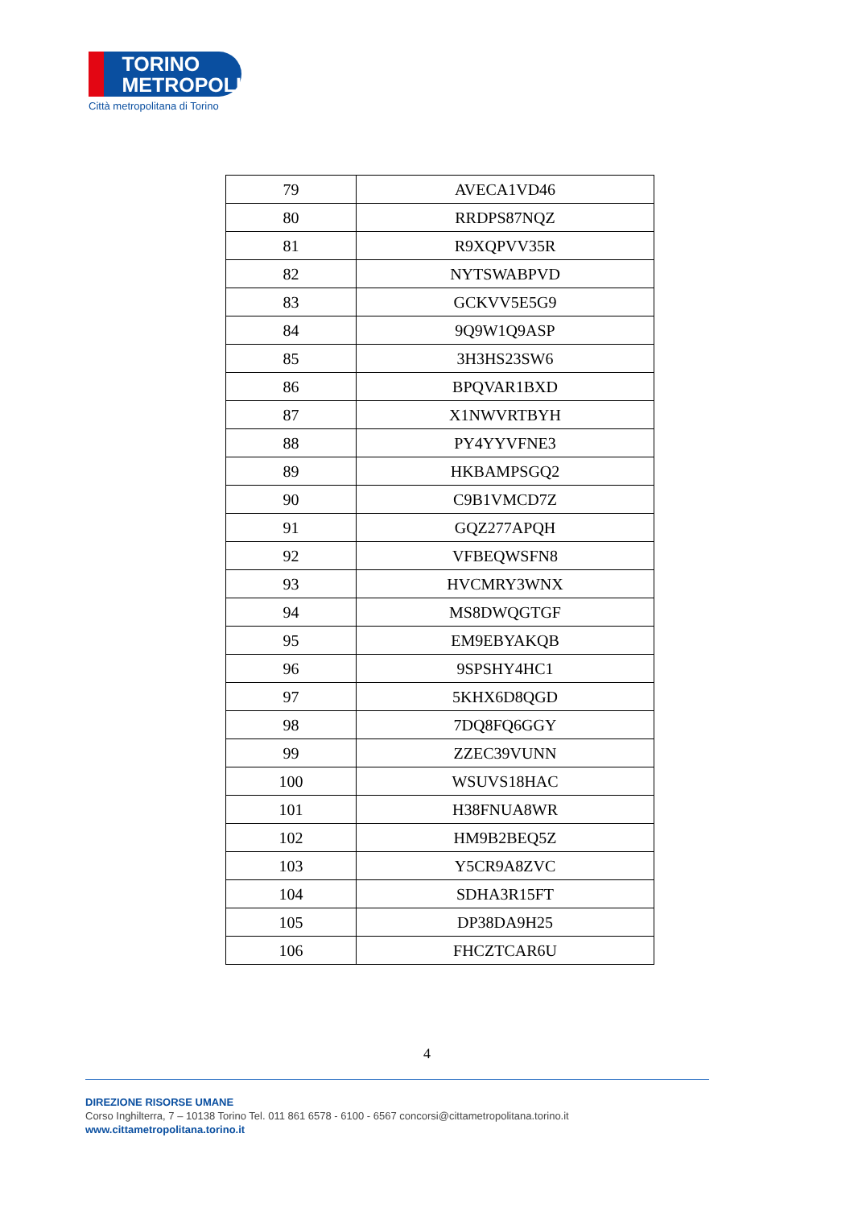TORINO
METROPOLI
Città metropolitana di Torino
| 79 | AVECA1VD46 |
| 80 | RRDPS87NQZ |
| 81 | R9XQPVV35R |
| 82 | NYTSWABPVD |
| 83 | GCKVV5E5G9 |
| 84 | 9Q9W1Q9ASP |
| 85 | 3H3HS23SW6 |
| 86 | BPQVAR1BXD |
| 87 | X1NWVRTBYH |
| 88 | PY4YYVFNE3 |
| 89 | HKBAMPSGQ2 |
| 90 | C9B1VMCD7Z |
| 91 | GQZ277APQH |
| 92 | VFBEQWSFN8 |
| 93 | HVCMRY3WNX |
| 94 | MS8DWQGTGF |
| 95 | EM9EBYAKQB |
| 96 | 9SPSHY4HC1 |
| 97 | 5KHX6D8QGD |
| 98 | 7DQ8FQ6GGY |
| 99 | ZZEC39VUNN |
| 100 | WSUVS18HAC |
| 101 | H38FNUA8WR |
| 102 | HM9B2BEQ5Z |
| 103 | Y5CR9A8ZVC |
| 104 | SDHA3R15FT |
| 105 | DP38DA9H25 |
| 106 | FHCZTCAR6U |
4
DIREZIONE RISORSE UMANE
Corso Inghilterra, 7 – 10138 Torino Tel. 011 861 6578 - 6100 - 6567 concorsi@cittametropolitana.torino.it
www.cittametropolitana.torino.it